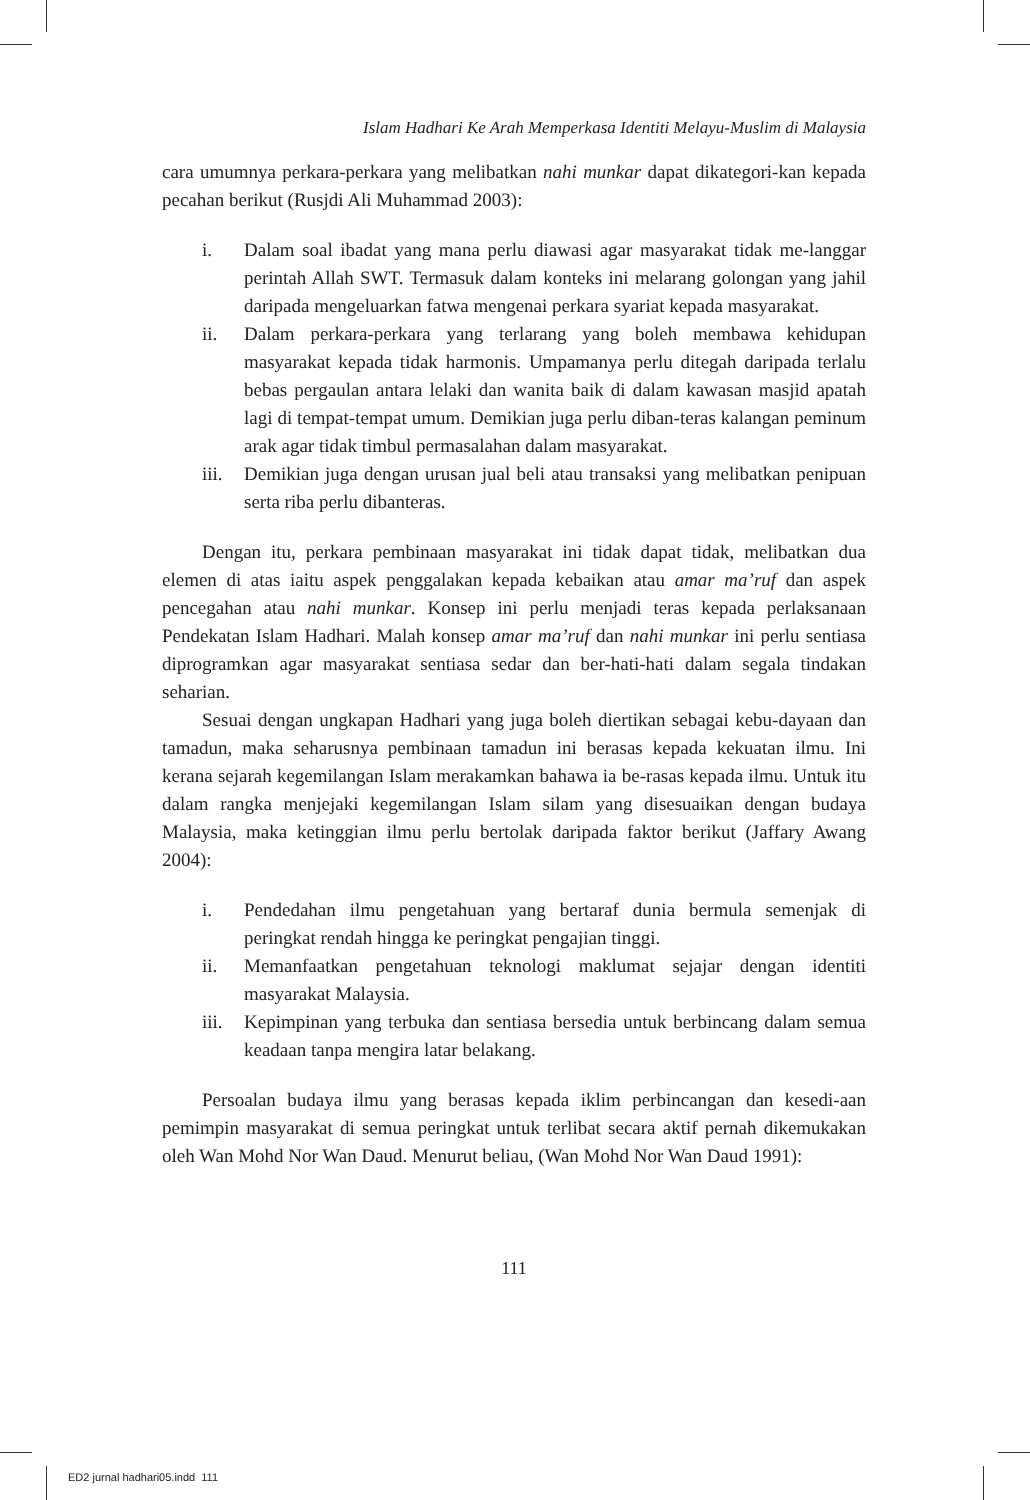Islam Hadhari Ke Arah Memperkasa Identiti Melayu-Muslim di Malaysia
cara umumnya perkara-perkara yang melibatkan nahi munkar dapat dikategori-kan kepada pecahan berikut (Rusjdi Ali Muhammad 2003):
i. Dalam soal ibadat yang mana perlu diawasi agar masyarakat tidak me-langgar perintah Allah SWT. Termasuk dalam konteks ini melarang golongan yang jahil daripada mengeluarkan fatwa mengenai perkara syariat kepada masyarakat.
ii. Dalam perkara-perkara yang terlarang yang boleh membawa kehidupan masyarakat kepada tidak harmonis. Umpamanya perlu ditegah daripada terlalu bebas pergaulan antara lelaki dan wanita baik di dalam kawasan masjid apatah lagi di tempat-tempat umum. Demikian juga perlu diban-teras kalangan peminum arak agar tidak timbul permasalahan dalam masyarakat.
iii. Demikian juga dengan urusan jual beli atau transaksi yang melibatkan penipuan serta riba perlu dibanteras.
Dengan itu, perkara pembinaan masyarakat ini tidak dapat tidak, melibatkan dua elemen di atas iaitu aspek penggalakan kepada kebaikan atau amar ma’ruf dan aspek pencegahan atau nahi munkar. Konsep ini perlu menjadi teras kepada perlaksanaan Pendekatan Islam Hadhari. Malah konsep amar ma’ruf dan nahi munkar ini perlu sentiasa diprogramkan agar masyarakat sentiasa sedar dan ber-hati-hati dalam segala tindakan seharian.
Sesuai dengan ungkapan Hadhari yang juga boleh diertikan sebagai kebu-dayaan dan tamadun, maka seharusnya pembinaan tamadun ini berasas kepada kekuatan ilmu. Ini kerana sejarah kegemilangan Islam merakamkan bahawa ia be-rasas kepada ilmu. Untuk itu dalam rangka menjejaki kegemilangan Islam silam yang disesuaikan dengan budaya Malaysia, maka ketinggian ilmu perlu bertolak daripada faktor berikut (Jaffary Awang 2004):
i. Pendedahan ilmu pengetahuan yang bertaraf dunia bermula semenjak di peringkat rendah hingga ke peringkat pengajian tinggi.
ii. Memanfaatkan pengetahuan teknologi maklumat sejajar dengan identiti masyarakat Malaysia.
iii. Kepimpinan yang terbuka dan sentiasa bersedia untuk berbincang dalam semua keadaan tanpa mengira latar belakang.
Persoalan budaya ilmu yang berasas kepada iklim perbincangan dan kesedi-aan pemimpin masyarakat di semua peringkat untuk terlibat secara aktif pernah dikemukakan oleh Wan Mohd Nor Wan Daud. Menurut beliau, (Wan Mohd Nor Wan Daud 1991):
111
ED2 jurnal hadhari05.indd 111